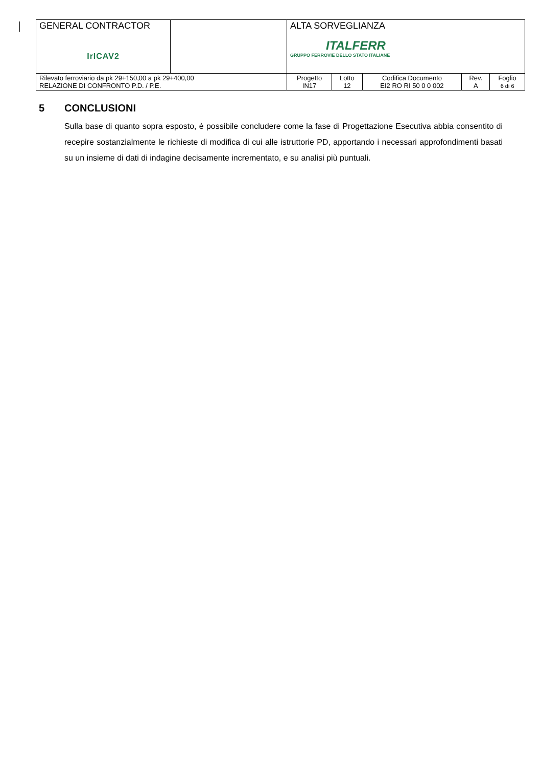| GENERAL CONTRACTOR IrICAV2 | | ALTA SORVEGLIANZA ITALFERR GRUPPO FERROVIE DELLO STATO ITALIANE | | | | |
| Rilevato ferroviario da pk 29+150,00 a pk 29+400,00 RELAZIONE DI CONFRONTO P.D. / P.E. | | Progetto IN17 | Lotto 12 | Codifica Documento EI2 RO RI 50 0 0 002 | Rev. A | Foglio 6 di 6 |
5 CONCLUSIONI
Sulla base di quanto sopra esposto, è possibile concludere come la fase di Progettazione Esecutiva abbia consentito di recepire sostanzialmente le richieste di modifica di cui alle istruttorie PD, apportando i necessari approfondimenti basati su un insieme di dati di indagine decisamente incrementato, e su analisi più puntuali.